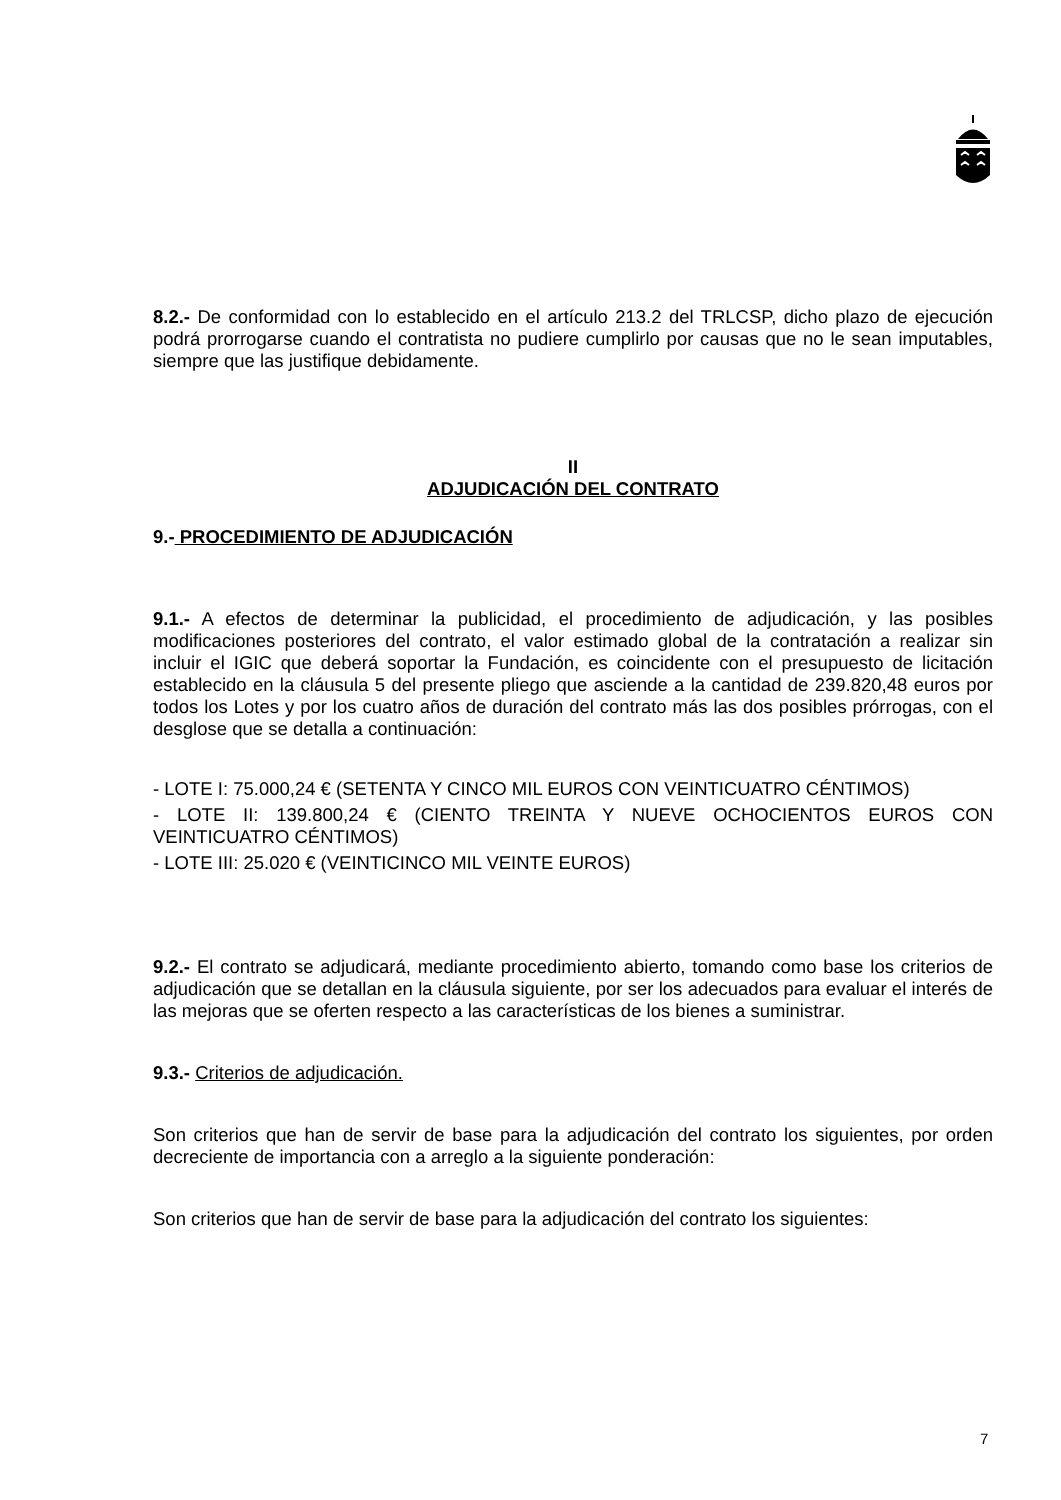8.2.- De conformidad con lo establecido en el artículo 213.2 del TRLCSP, dicho plazo de ejecución podrá prorrogarse cuando el contratista no pudiere cumplirlo por causas que no le sean imputables, siempre que las justifique debidamente.
II
ADJUDICACIÓN DEL CONTRATO
9.- PROCEDIMIENTO DE ADJUDICACIÓN
9.1.- A efectos de determinar la publicidad, el procedimiento de adjudicación, y las posibles modificaciones posteriores del contrato, el valor estimado global de la contratación a realizar sin incluir el IGIC que deberá soportar la Fundación, es coincidente con el presupuesto de licitación establecido en la cláusula 5 del presente pliego que asciende a la cantidad de 239.820,48 euros por todos los Lotes y por los cuatro años de duración del contrato más las dos posibles prórrogas, con el desglose que se detalla a continuación:
- LOTE I: 75.000,24 € (SETENTA Y CINCO MIL EUROS CON VEINTICUATRO CÉNTIMOS)
- LOTE II: 139.800,24 € (CIENTO TREINTA Y NUEVE OCHOCIENTOS EUROS CON VEINTICUATRO CÉNTIMOS)
- LOTE III: 25.020 € (VEINTICINCO MIL VEINTE EUROS)
9.2.- El contrato se adjudicará, mediante procedimiento abierto, tomando como base los criterios de adjudicación que se detallan en la cláusula siguiente, por ser los adecuados para evaluar el interés de las mejoras que se oferten respecto a las características de los bienes a suministrar.
9.3.- Criterios de adjudicación.
Son criterios que han de servir de base para la adjudicación del contrato los siguientes, por orden decreciente de importancia con a arreglo a la siguiente ponderación:
Son criterios que han de servir de base para la adjudicación del contrato los siguientes:
7